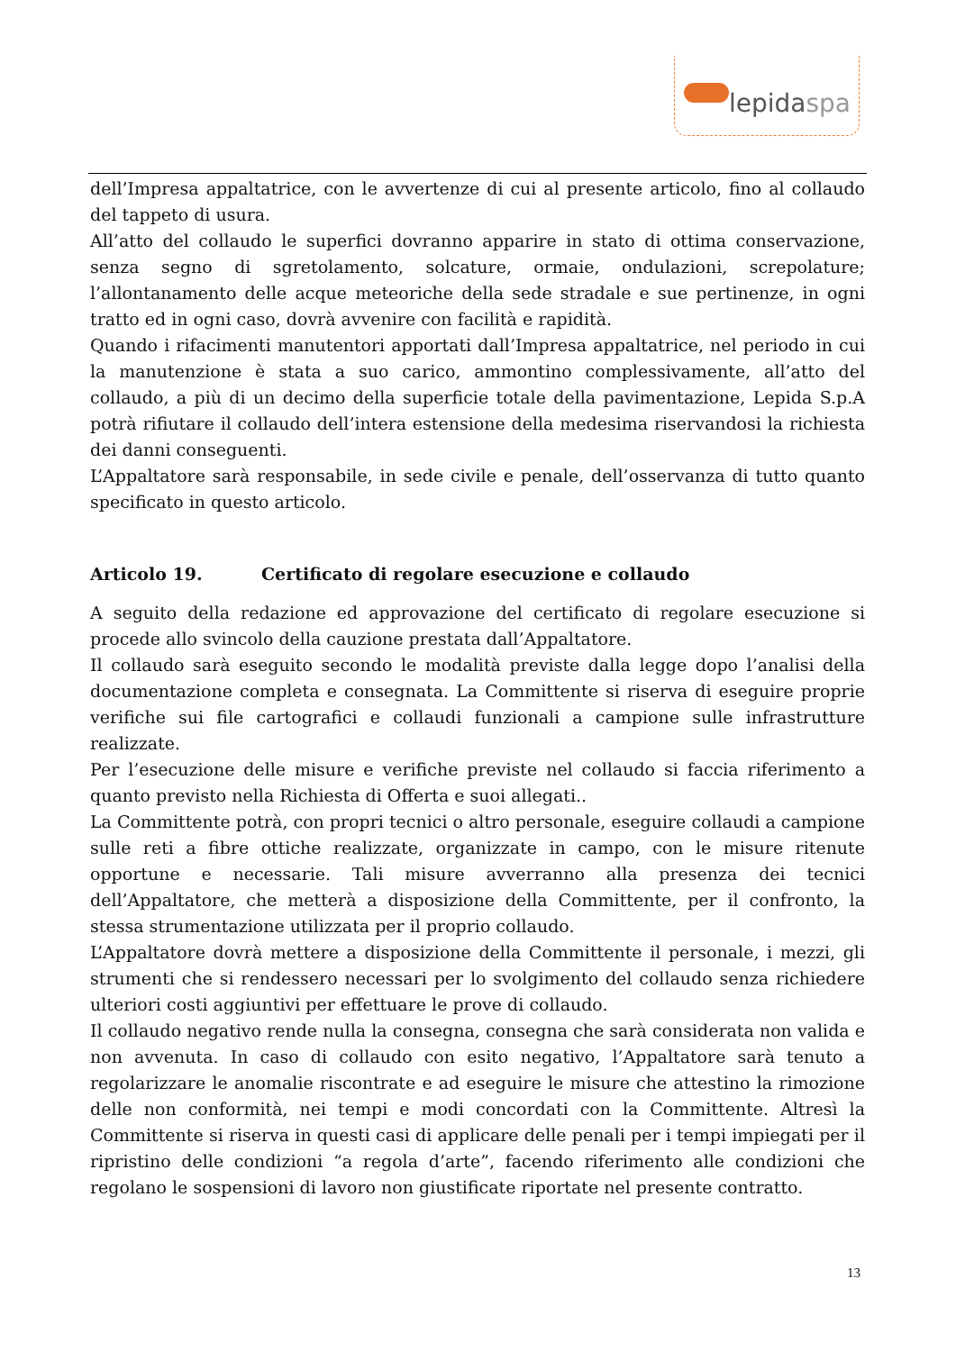lepidaspa
dell’Impresa appaltatrice, con le avvertenze di cui al presente articolo, fino al collaudo del tappeto di usura.
All’atto del collaudo le superfici dovranno apparire in stato di ottima conservazione, senza segno di sgretolamento, solcature, ormaie, ondulazioni, screpolature; l’allontanamento delle acque meteoriche della sede stradale e sue pertinenze, in ogni tratto ed in ogni caso, dovrà avvenire con facilità e rapidità.
Quando i rifacimenti manutentori apportati dall’Impresa appaltatrice, nel periodo in cui la manutenzione è stata a suo carico, ammontino complessivamente, all’atto del collaudo, a più di un decimo della superficie totale della pavimentazione, Lepida S.p.A potrà rifiutare il collaudo dell’intera estensione della medesima riservandosi la richiesta dei danni conseguenti.
L’Appaltatore sarà responsabile, in sede civile e penale, dell’osservanza di tutto quanto specificato in questo articolo.
Articolo 19. Certificato di regolare esecuzione e collaudo
A seguito della redazione ed approvazione del certificato di regolare esecuzione si procede allo svincolo della cauzione prestata dall’Appaltatore.
Il collaudo sarà eseguito secondo le modalità previste dalla legge dopo l’analisi della documentazione completa e consegnata. La Committente si riserva di eseguire proprie verifiche sui file cartografici e collaudi funzionali a campione sulle infrastrutture realizzate.
Per l’esecuzione delle misure e verifiche previste nel collaudo si faccia riferimento a quanto previsto nella Richiesta di Offerta e suoi allegati..
La Committente potrà, con propri tecnici o altro personale, eseguire collaudi a campione sulle reti a fibre ottiche realizzate, organizzate in campo, con le misure ritenute opportune e necessarie. Tali misure avverranno alla presenza dei tecnici dell’Appaltatore, che metterà a disposizione della Committente, per il confronto, la stessa strumentazione utilizzata per il proprio collaudo.
L’Appaltatore dovrà mettere a disposizione della Committente il personale, i mezzi, gli strumenti che si rendessero necessari per lo svolgimento del collaudo senza richiedere ulteriori costi aggiuntivi per effettuare le prove di collaudo.
Il collaudo negativo rende nulla la consegna, consegna che sarà considerata non valida e non avvenuta. In caso di collaudo con esito negativo, l’Appaltatore sarà tenuto a regolarizzare le anomalie riscontrate e ad eseguire le misure che attestino la rimozione delle non conformità, nei tempi e modi concordati con la Committente. Altresì la Committente si riserva in questi casi di applicare delle penali per i tempi impiegati per il ripristino delle condizioni “a regola d’arte”, facendo riferimento alle condizioni che regolano le sospensioni di lavoro non giustificate riportate nel presente contratto.
13